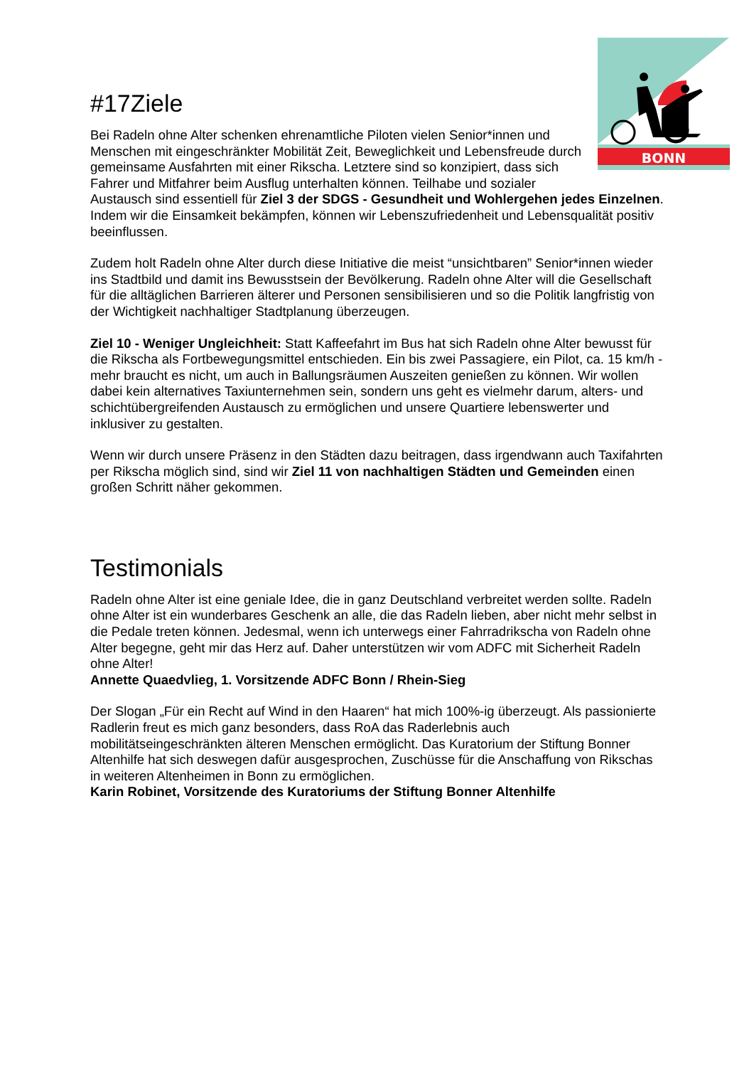BONN
#17Ziele
Bei Radeln ohne Alter schenken ehrenamtliche Piloten vielen Senior*innen und Menschen mit eingeschränkter Mobilität Zeit, Beweglichkeit und Lebensfreude durch gemeinsame Ausfahrten mit einer Rikscha. Letztere sind so konzipiert, dass sich Fahrer und Mitfahrer beim Ausflug unterhalten können. Teilhabe und sozialer Austausch sind essentiell für Ziel 3 der SDGS - Gesundheit und Wohlergehen jedes Einzelnen. Indem wir die Einsamkeit bekämpfen, können wir Lebenszufriedenheit und Lebensqualität positiv beeinflussen.
Zudem holt Radeln ohne Alter durch diese Initiative die meist “unsichtbaren” Senior*innen wieder ins Stadtbild und damit ins Bewusstsein der Bevölkerung. Radeln ohne Alter will die Gesellschaft für die alltäglichen Barrieren älterer und Personen sensibilisieren und so die Politik langfristig von der Wichtigkeit nachhaltiger Stadtplanung überzeugen.
Ziel 10 - Weniger Ungleichheit: Statt Kaffeefahrt im Bus hat sich Radeln ohne Alter bewusst für die Rikscha als Fortbewegungsmittel entschieden. Ein bis zwei Passagiere, ein Pilot, ca. 15 km/h - mehr braucht es nicht, um auch in Ballungsräumen Auszeiten genießen zu können. Wir wollen dabei kein alternatives Taxiunternehmen sein, sondern uns geht es vielmehr darum, alters- und schichtübergreifenden Austausch zu ermöglichen und unsere Quartiere lebenswerter und inklusiver zu gestalten.
Wenn wir durch unsere Präsenz in den Städten dazu beitragen, dass irgendwann auch Taxifahrten per Rikscha möglich sind, sind wir Ziel 11 von nachhaltigen Städten und Gemeinden einen großen Schritt näher gekommen.
Testimonials
Radeln ohne Alter ist eine geniale Idee, die in ganz Deutschland verbreitet werden sollte. Radeln ohne Alter ist ein wunderbares Geschenk an alle, die das Radeln lieben, aber nicht mehr selbst in die Pedale treten können. Jedesmal, wenn ich unterwegs einer Fahrradrikscha von Radeln ohne Alter begegne, geht mir das Herz auf. Daher unterstützen wir vom ADFC mit Sicherheit Radeln ohne Alter!
Annette Quaedvlieg, 1. Vorsitzende ADFC Bonn / Rhein-Sieg
Der Slogan „Für ein Recht auf Wind in den Haaren“ hat mich 100%-ig überzeugt. Als passionierte Radlerin freut es mich ganz besonders, dass RoA das Raderlebnis auch mobilitätseingeschränkten älteren Menschen ermöglicht. Das Kuratorium der Stiftung Bonner Altenhilfe hat sich deswegen dafür ausgesprochen, Zuschüsse für die Anschaffung von Rikschas in weiteren Altenheimen in Bonn zu ermöglichen.
Karin Robinet, Vorsitzende des Kuratoriums der Stiftung Bonner Altenhilfe